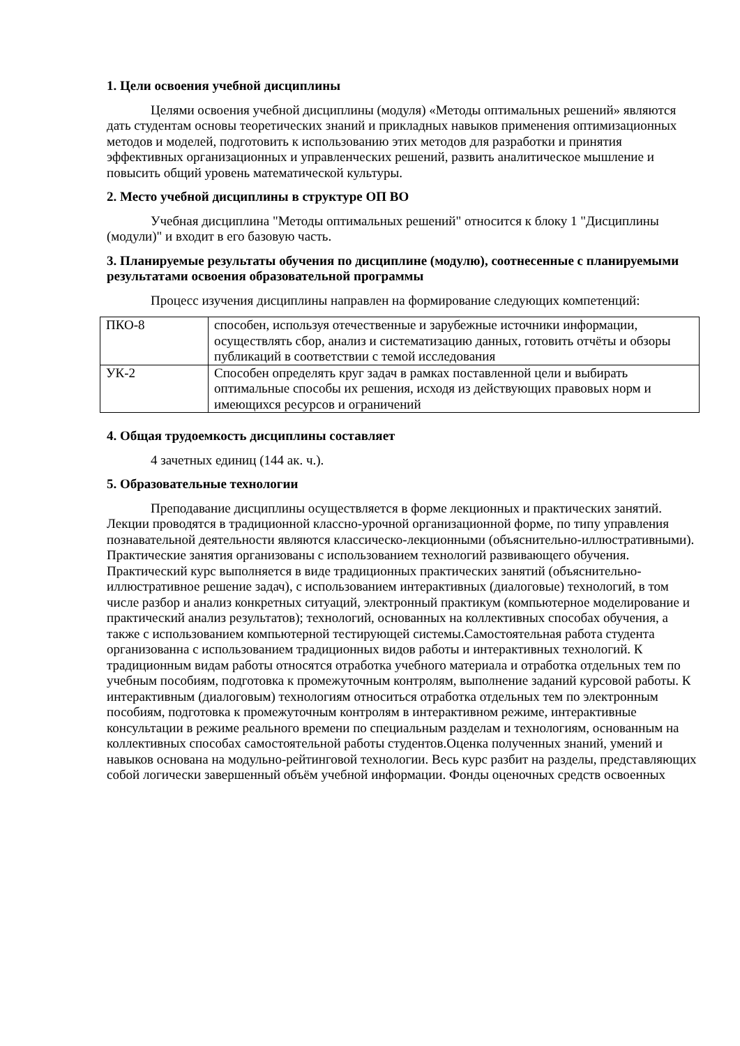1. Цели освоения учебной дисциплины
Целями освоения учебной дисциплины (модуля) «Методы оптимальных решений» являются дать студентам основы теоретических знаний и прикладных навыков применения оптимизационных методов и моделей, подготовить к использованию этих методов для разработки и принятия эффективных организационных и управленческих решений, развить аналитическое мышление и повысить общий уровень математической культуры.
2. Место учебной дисциплины в структуре ОП ВО
Учебная дисциплина "Методы оптимальных решений" относится к блоку 1 "Дисциплины (модули)" и входит в его базовую часть.
3. Планируемые результаты обучения по дисциплине (модулю), соотнесенные с планируемыми результатами освоения образовательной программы
Процесс изучения дисциплины направлен на формирование следующих компетенций:
| ПКО-8 | способен, используя отечественные и зарубежные источники информации, осуществлять сбор, анализ и систематизацию данных, готовить отчёты и обзоры публикаций в соответствии с темой исследования |
| УК-2 | Способен определять круг задач в рамках поставленной цели и выбирать оптимальные способы их решения, исходя из действующих правовых норм и имеющихся ресурсов и ограничений |
4. Общая трудоемкость дисциплины составляет
4 зачетных единиц (144 ак. ч.).
5. Образовательные технологии
Преподавание дисциплины осуществляется в форме лекционных и практических занятий. Лекции проводятся в традиционной классно-урочной организационной форме, по типу управления познавательной деятельности являются классическо-лекционными (объяснительно-иллюстративными). Практические занятия организованы с использованием технологий развивающего обучения. Практический курс выполняется в виде традиционных практических занятий (объяснительно-иллюстративное решение задач), с использованием интерактивных (диалоговые) технологий, в том числе разбор и анализ конкретных ситуаций, электронный практикум (компьютерное моделирование и практический анализ результатов); технологий, основанных на коллективных способах обучения, а также с использованием компьютерной тестирующей системы.Самостоятельная работа студента организованна с использованием традиционных видов работы и интерактивных технологий. К традиционным видам работы относятся отработка учебного материала и отработка отдельных тем по учебным пособиям, подготовка к промежуточным контролям, выполнение заданий курсовой работы. К интерактивным (диалоговым) технологиям относиться отработка отдельных тем по электронным пособиям, подготовка к промежуточным контролям в интерактивном режиме, интерактивные консультации в режиме реального времени по специальным разделам и технологиям, основанным на коллективных способах самостоятельной работы студентов.Оценка полученных знаний, умений и навыков основана на модульно-рейтинговой технологии. Весь курс разбит на разделы, представляющих собой логически завершенный объём учебной информации. Фонды оценочных средств освоенных